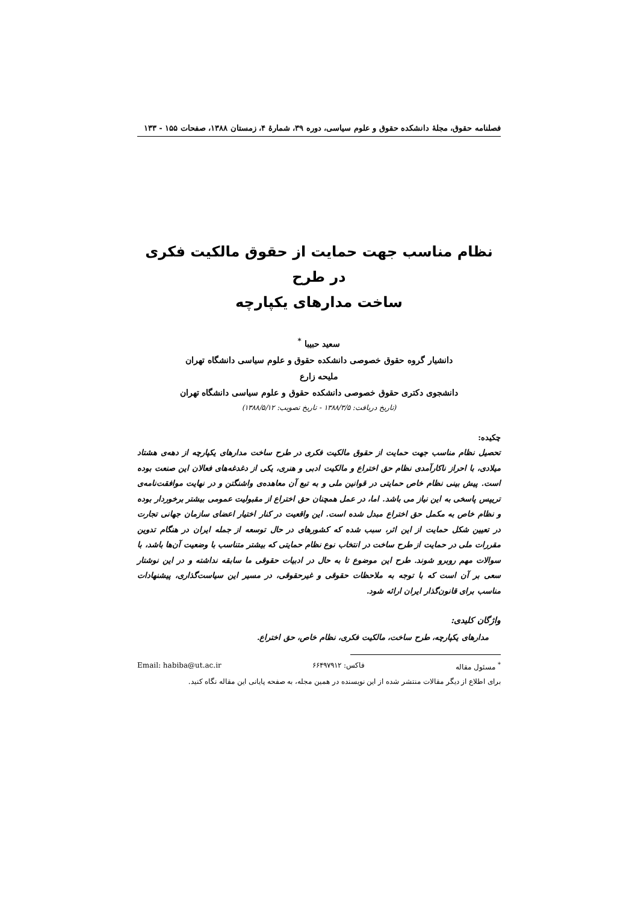فصلنامه حقوق، مجلهٔ دانشکده حقوق و علوم سیاسی، دوره ۳۹، شمارهٔ ۴، زمستان ۱۳۸۸، صفحات ۱۵۵ - ۱۳۳
نظام مناسب جهت حمایت از حقوق مالکیت فکری در طرح
ساخت مدارهای یکپارچه
سعید حبیبا <sup>*</sup>
دانشیار گروه حقوق خصوصی دانشکده حقوق و علوم سیاسی دانشگاه تهران
ملیحه زارع
دانشجوی دکتری حقوق خصوصی دانشکده حقوق و علوم سیاسی دانشگاه تهران
(تاریخ دریافت: ۱۳۸۸/۳/۵ - تاریخ تصویب: ۱۳۸۸/۵/۱۲)
چکیده:
تحصیل نظام مناسب جهت حمایت از حقوق مالکیت فکری در طرح ساخت مدارهای یکپارچه از دهه‌ی هشتاد میلادی، با احراز ناکارآمدی نظام حق اختراع و مالکیت ادبی و هنری، یکی از دغدغه‌های فعالان این صنعت بوده است. پیش بینی نظام خاص حمایتی در قوانین ملی و به تبع آن معاهده‌ی واشنگتن و در نهایت موافقت‌نامه‌ی تریپس پاسخی به این نیاز می باشد. اما، در عمل همچنان حق اختراع از مقبولیت عمومی بیشتر برخوردار بوده و نظام خاص به مکمل حق اختراع مبدل شده است. این واقعیت در کنار اختیار اعضای سازمان جهانی تجارت در تعیین شکل حمایت از این اثر، سبب شده که کشورهای در حال توسعه از جمله ایران در هنگام تدوین مقررات ملی در حمایت از طرح ساخت در انتخاب نوع نظام حمایتی که بیشتر متناسب با وضعیت آن‌ها باشد، با سوالات مهم روبرو شوند. طرح این موضوع تا به حال در ادبیات حقوقی ما سابقه نداشته و در این نوشتار سعی بر آن است که با توجه به ملاحظات حقوقی و غیرحقوقی، در مسیر این سیاست‌گذاری، پیشنهادات مناسب برای قانون‌گذار ایران ارائه شود.
واژگان کلیدی:
مدارهای یکپارچه، طرح ساخت، مالکیت فکری، نظام خاص، حق اختراع.
<sup>*</sup> مسئول مقاله فاکس: ۶۶۴۹۷۹۱۲ Email: habiba@ut.ac.ir
برای اطلاع از دیگر مقالات منتشر شده از این نویسنده در همین مجله، به صفحه پایانی این مقاله نگاه کنید.